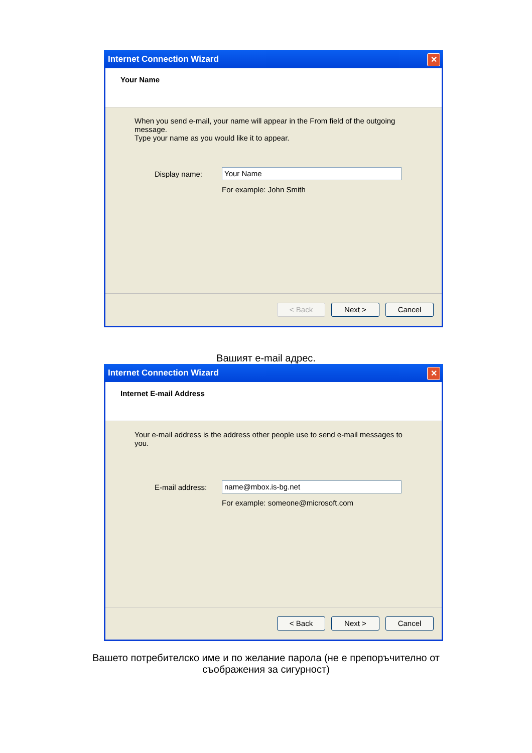Internet Connection Wizard ✕
Your Name
When you send e-mail, your name will appear in the From field of the outgoing message.
Type your name as you would like it to appear.
Display name: Your Name
For example: John Smith
< Back Next > Cancel
Вашият e-mail адрес.
Internet Connection Wizard ✕
Internet E-mail Address
Your e-mail address is the address other people use to send e-mail messages to you.
E-mail address: name@mbox.is-bg.net
For example: someone@microsoft.com
< Back Next > Cancel
Вашето потребителско име и по желание парола (не е препоръчително от
съображения за сигурност)